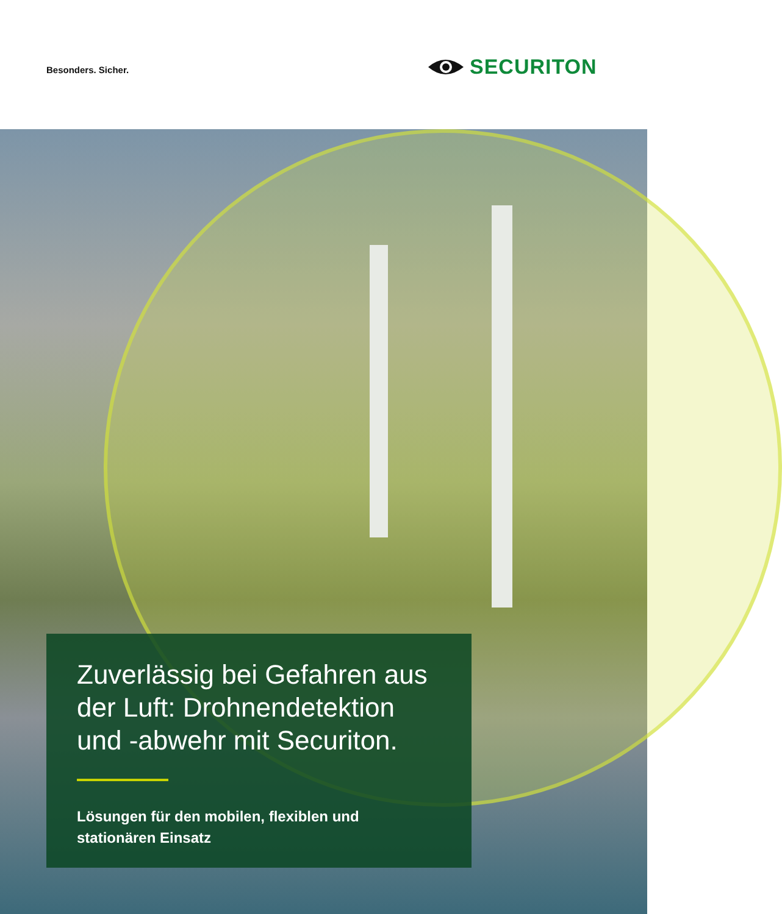Besonders. Sicher.
SECURITON
Zuverlässig bei Gefahren aus der Luft: Drohnendetektion und -abwehr mit Securiton.
Lösungen für den mobilen, flexiblen und stationären Einsatz